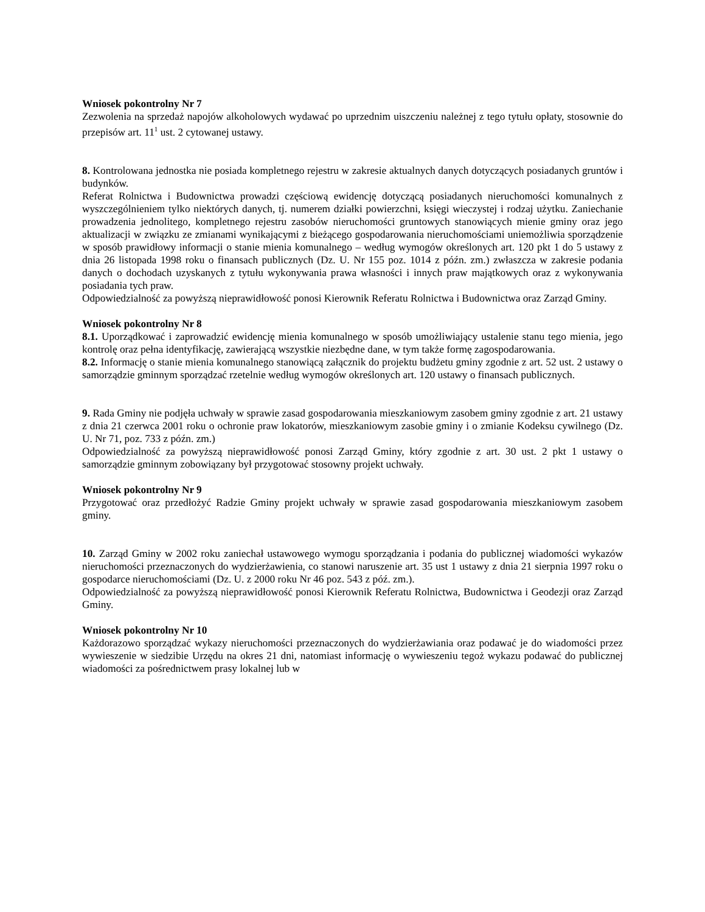Wniosek pokontrolny Nr 7
Zezwolenia na sprzedaż napojów alkoholowych wydawać po uprzednim uiszczeniu należnej z tego tytułu opłaty, stosownie do przepisów art. 11<sup>1</sup> ust. 2 cytowanej ustawy.
8. Kontrolowana jednostka nie posiada kompletnego rejestru w zakresie aktualnych danych dotyczących posiadanych gruntów i budynków.
Referat Rolnictwa i Budownictwa prowadzi częściową ewidencję dotyczącą posiadanych nieruchomości komunalnych z wyszczególnieniem tylko niektórych danych, tj. numerem działki powierzchni, księgi wieczystej i rodzaj użytku. Zaniechanie prowadzenia jednolitego, kompletnego rejestru zasobów nieruchomości gruntowych stanowiących mienie gminy oraz jego aktualizacji w związku ze zmianami wynikającymi z bieżącego gospodarowania nieruchomościami uniemożliwia sporządzenie w sposób prawidłowy informacji o stanie mienia komunalnego – według wymogów określonych art. 120 pkt 1 do 5 ustawy z dnia 26 listopada 1998 roku o finansach publicznych (Dz. U. Nr 155 poz. 1014 z późn. zm.) zwłaszcza w zakresie podania danych o dochodach uzyskanych z tytułu wykonywania prawa własności i innych praw majątkowych oraz z wykonywania posiadania tych praw.
Odpowiedzialność za powyższą nieprawidłowość ponosi Kierownik Referatu Rolnictwa i Budownictwa oraz Zarząd Gminy.
Wniosek pokontrolny Nr 8
8.1. Uporządkować i zaprowadzić ewidencję mienia komunalnego w sposób umożliwiający ustalenie stanu tego mienia, jego kontrolę oraz pełna identyfikację, zawierającą wszystkie niezbędne dane, w tym także formę zagospodarowania.
8.2. Informację o stanie mienia komunalnego stanowiącą załącznik do projektu budżetu gminy zgodnie z art. 52 ust. 2 ustawy o samorządzie gminnym sporządzać rzetelnie według wymogów określonych art. 120 ustawy o finansach publicznych.
9. Rada Gminy nie podjęła uchwały w sprawie zasad gospodarowania mieszkaniowym zasobem gminy zgodnie z art. 21 ustawy z dnia 21 czerwca 2001 roku o ochronie praw lokatorów, mieszkaniowym zasobie gminy i o zmianie Kodeksu cywilnego (Dz. U. Nr 71, poz. 733 z późn. zm.)
Odpowiedzialność za powyższą nieprawidłowość ponosi Zarząd Gminy, który zgodnie z art. 30 ust. 2 pkt 1 ustawy o samorządzie gminnym zobowiązany był przygotować stosowny projekt uchwały.
Wniosek pokontrolny Nr 9
Przygotować oraz przedłożyć Radzie Gminy projekt uchwały w sprawie zasad gospodarowania mieszkaniowym zasobem gminy.
10. Zarząd Gminy w 2002 roku zaniechał ustawowego wymogu sporządzania i podania do publicznej wiadomości wykazów nieruchomości przeznaczonych do wydzierżawienia, co stanowi naruszenie art. 35 ust 1 ustawy z dnia 21 sierpnia 1997 roku o gospodarce nieruchomościami (Dz. U. z 2000 roku Nr 46 poz. 543 z póź. zm.).
Odpowiedzialność za powyższą nieprawidłowość ponosi Kierownik Referatu Rolnictwa, Budownictwa i Geodezji oraz Zarząd Gminy.
Wniosek pokontrolny Nr 10
Każdorazowo sporządzać wykazy nieruchomości przeznaczonych do wydzierżawiania oraz podawać je do wiadomości przez wywieszenie w siedzibie Urzędu na okres 21 dni, natomiast informację o wywieszeniu tegoż wykazu podawać do publicznej wiadomości za pośrednictwem prasy lokalnej lub w